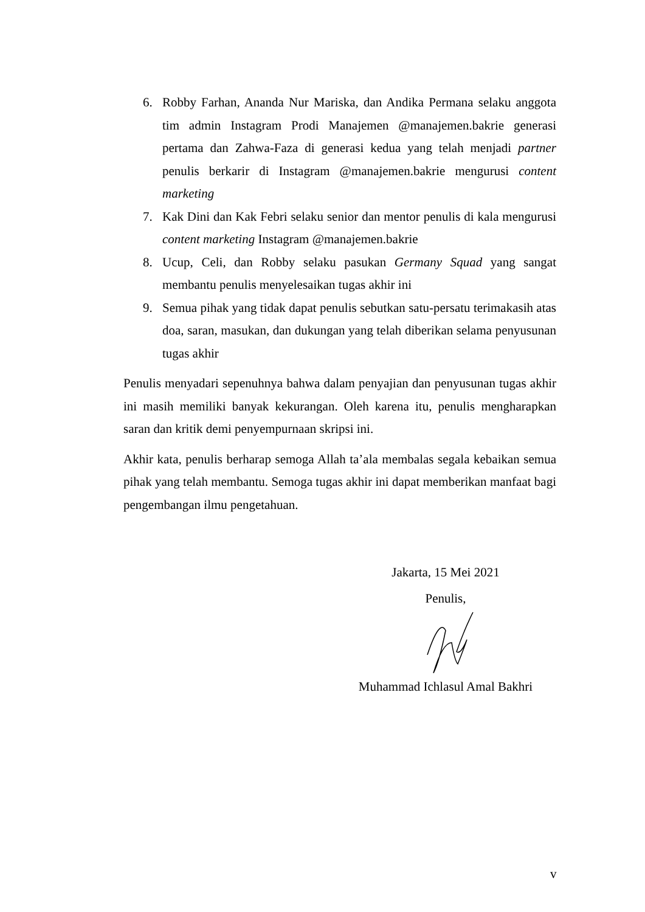6. Robby Farhan, Ananda Nur Mariska, dan Andika Permana selaku anggota tim admin Instagram Prodi Manajemen @manajemen.bakrie generasi pertama dan Zahwa-Faza di generasi kedua yang telah menjadi partner penulis berkarir di Instagram @manajemen.bakrie mengurusi content marketing
7. Kak Dini dan Kak Febri selaku senior dan mentor penulis di kala mengurusi content marketing Instagram @manajemen.bakrie
8. Ucup, Celi, dan Robby selaku pasukan Germany Squad yang sangat membantu penulis menyelesaikan tugas akhir ini
9. Semua pihak yang tidak dapat penulis sebutkan satu-persatu terimakasih atas doa, saran, masukan, dan dukungan yang telah diberikan selama penyusunan tugas akhir
Penulis menyadari sepenuhnya bahwa dalam penyajian dan penyusunan tugas akhir ini masih memiliki banyak kekurangan. Oleh karena itu, penulis mengharapkan saran dan kritik demi penyempurnaan skripsi ini.
Akhir kata, penulis berharap semoga Allah ta’ala membalas segala kebaikan semua pihak yang telah membantu. Semoga tugas akhir ini dapat memberikan manfaat bagi pengembangan ilmu pengetahuan.
Jakarta, 15 Mei 2021
Penulis,
Muhammad Ichlasul Amal Bakhri
v